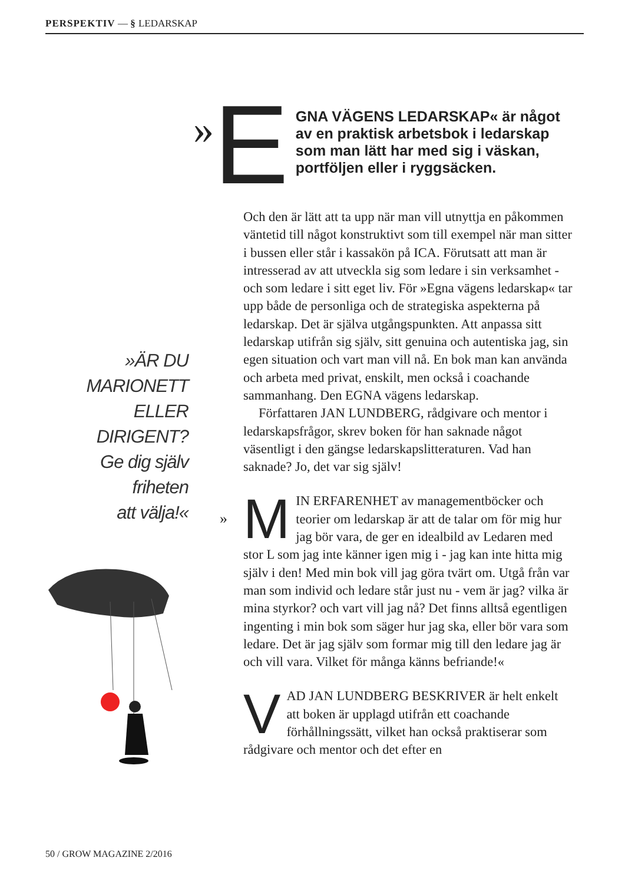PERSPEKTIV — § LEDARSKAP
»ÄR DU
MARIONETT
ELLER
DIRIGENT?
Ge dig själv
friheten
att välja!«
» E GNA VÄGENS LEDARSKAP« är något av en praktisk arbetsbok i ledarskap som man lätt har med sig i väskan, portföljen eller i ryggsäcken.
Och den är lätt att ta upp när man vill utnyttja en påkommen väntetid till något konstruktivt som till exempel när man sitter i bussen eller står i kassakön på ICA. Förutsatt att man är intresserad av att utveckla sig som ledare i sin verksamhet - och som ledare i sitt eget liv. För »Egna vägens ledarskap« tar upp både de personliga och de strategiska aspekterna på ledarskap. Det är själva utgångspunkten. Att anpassa sitt ledarskap utifrån sig själv, sitt genuina och autentiska jag, sin egen situation och vart man vill nå. En bok man kan använda och arbeta med privat, enskilt, men också i coachande sammanhang. Den EGNA vägens ledarskap.
Författaren JAN LUNDBERG, rådgivare och mentor i ledarskapsfrågor, skrev boken för han saknade något väsentligt i den gängse ledarskapslitteraturen. Vad han saknade? Jo, det var sig själv!
» M
IN ERFARENHET av managementböcker och teorier om ledarskap är att de talar om för mig hur jag bör vara, de ger en idealbild av Ledaren med stor L som jag inte känner igen mig i - jag kan inte hitta mig själv i den! Med min bok vill jag göra tvärt om. Utgå från var man som individ och ledare står just nu - vem är jag? vilka är mina styrkor? och vart vill jag nå? Det finns alltså egentligen ingenting i min bok som säger hur jag ska, eller bör vara som ledare. Det är jag själv som formar mig till den ledare jag är och vill vara. Vilket för många känns befriande!«
V
AD JAN LUNDBERG BESKRIVER är helt enkelt att boken är upplagd utifrån ett coachande förhållningssätt, vilket han också praktiserar som rådgivare och mentor och det efter en
50 / GROW MAGAZINE 2/2016